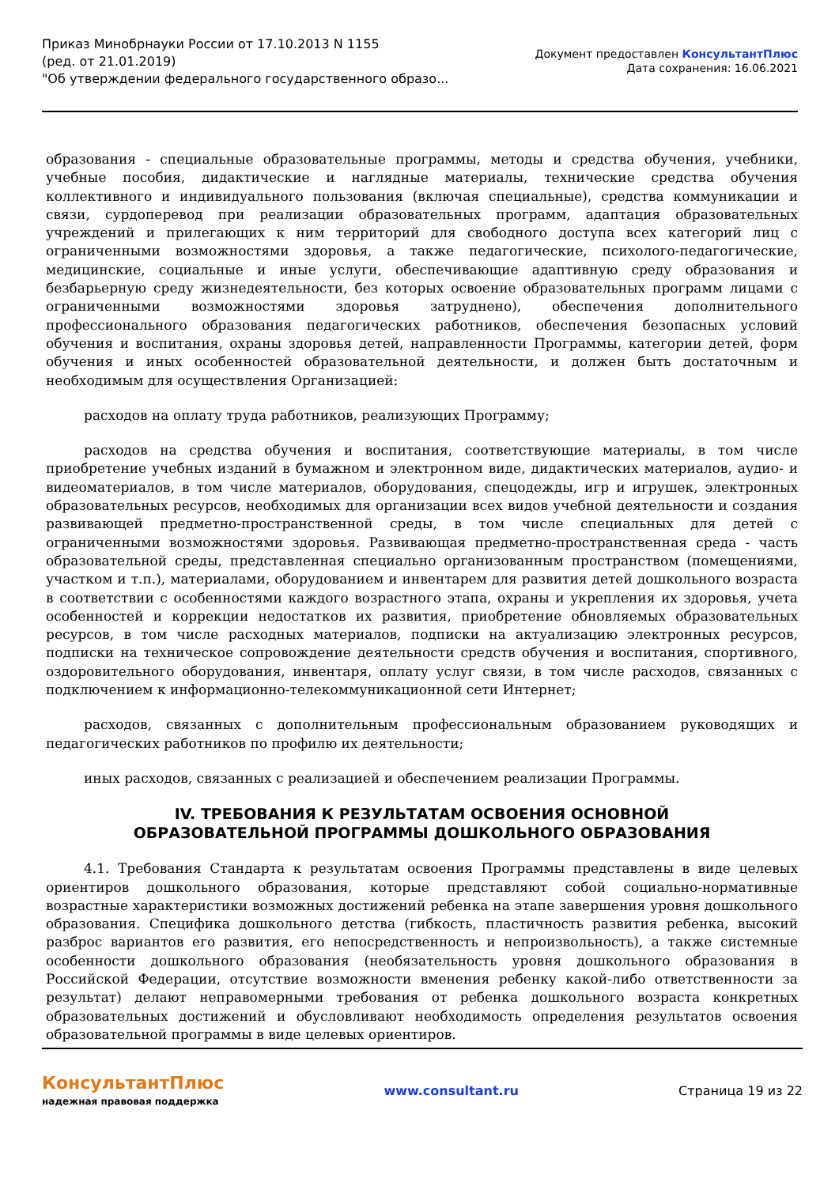Приказ Минобрнауки России от 17.10.2013 N 1155
(ред. от 21.01.2019)
"Об утверждении федерального государственного образо...
Документ предоставлен КонсультантПлюс
Дата сохранения: 16.06.2021
образования - специальные образовательные программы, методы и средства обучения, учебники, учебные пособия, дидактические и наглядные материалы, технические средства обучения коллективного и индивидуального пользования (включая специальные), средства коммуникации и связи, сурдоперевод при реализации образовательных программ, адаптация образовательных учреждений и прилегающих к ним территорий для свободного доступа всех категорий лиц с ограниченными возможностями здоровья, а также педагогические, психолого-педагогические, медицинские, социальные и иные услуги, обеспечивающие адаптивную среду образования и безбарьерную среду жизнедеятельности, без которых освоение образовательных программ лицами с ограниченными возможностями здоровья затруднено), обеспечения дополнительного профессионального образования педагогических работников, обеспечения безопасных условий обучения и воспитания, охраны здоровья детей, направленности Программы, категории детей, форм обучения и иных особенностей образовательной деятельности, и должен быть достаточным и необходимым для осуществления Организацией:
расходов на оплату труда работников, реализующих Программу;
расходов на средства обучения и воспитания, соответствующие материалы, в том числе приобретение учебных изданий в бумажном и электронном виде, дидактических материалов, аудио- и видеоматериалов, в том числе материалов, оборудования, спецодежды, игр и игрушек, электронных образовательных ресурсов, необходимых для организации всех видов учебной деятельности и создания развивающей предметно-пространственной среды, в том числе специальных для детей с ограниченными возможностями здоровья. Развивающая предметно-пространственная среда - часть образовательной среды, представленная специально организованным пространством (помещениями, участком и т.п.), материалами, оборудованием и инвентарем для развития детей дошкольного возраста в соответствии с особенностями каждого возрастного этапа, охраны и укрепления их здоровья, учета особенностей и коррекции недостатков их развития, приобретение обновляемых образовательных ресурсов, в том числе расходных материалов, подписки на актуализацию электронных ресурсов, подписки на техническое сопровождение деятельности средств обучения и воспитания, спортивного, оздоровительного оборудования, инвентаря, оплату услуг связи, в том числе расходов, связанных с подключением к информационно-телекоммуникационной сети Интернет;
расходов, связанных с дополнительным профессиональным образованием руководящих и педагогических работников по профилю их деятельности;
иных расходов, связанных с реализацией и обеспечением реализации Программы.
IV. ТРЕБОВАНИЯ К РЕЗУЛЬТАТАМ ОСВОЕНИЯ ОСНОВНОЙ
ОБРАЗОВАТЕЛЬНОЙ ПРОГРАММЫ ДОШКОЛЬНОГО ОБРАЗОВАНИЯ
4.1. Требования Стандарта к результатам освоения Программы представлены в виде целевых ориентиров дошкольного образования, которые представляют собой социально-нормативные возрастные характеристики возможных достижений ребенка на этапе завершения уровня дошкольного образования. Специфика дошкольного детства (гибкость, пластичность развития ребенка, высокий разброс вариантов его развития, его непосредственность и непроизвольность), а также системные особенности дошкольного образования (необязательность уровня дошкольного образования в Российской Федерации, отсутствие возможности вменения ребенку какой-либо ответственности за результат) делают неправомерными требования от ребенка дошкольного возраста конкретных образовательных достижений и обусловливают необходимость определения результатов освоения образовательной программы в виде целевых ориентиров.
КонсультантПлюс
надежная правовая поддержка
www.consultant.ru Страница 19 из 22